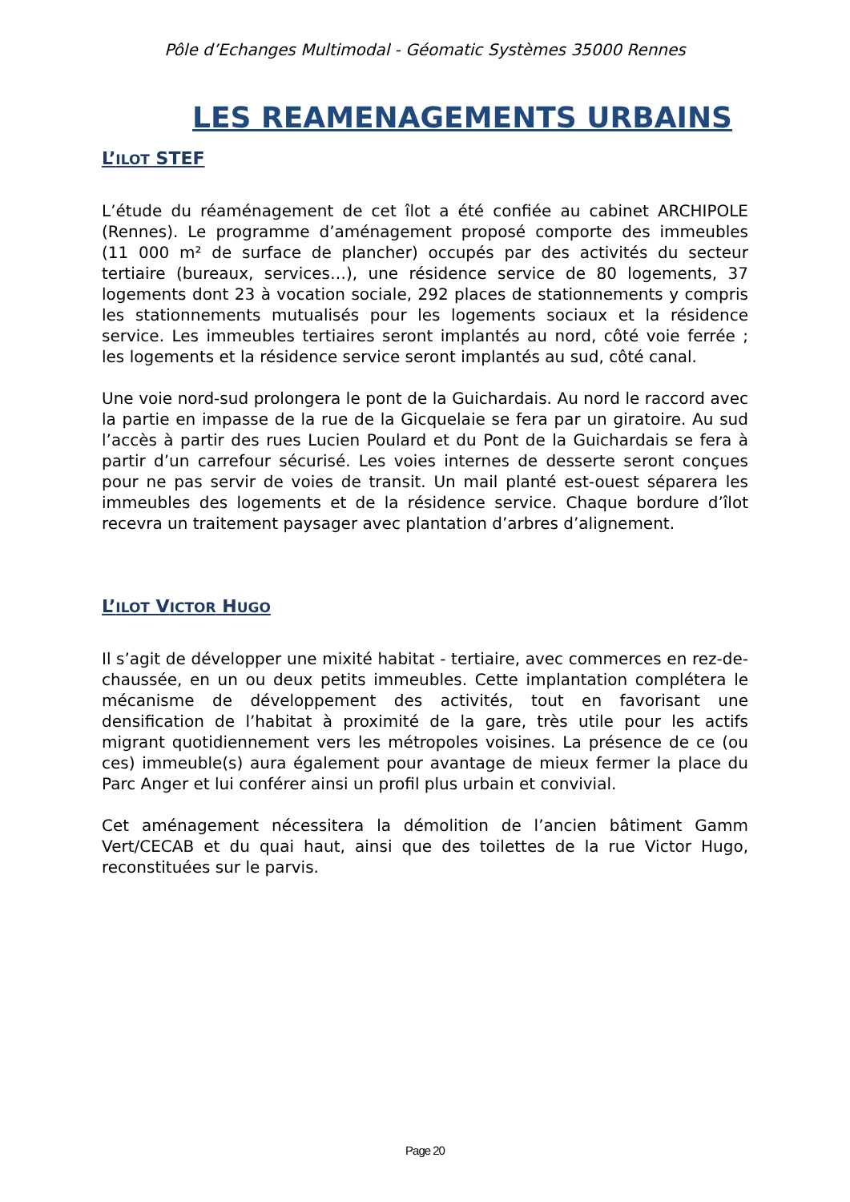Pôle d’Echanges Multimodal - Géomatic Systèmes 35000 Rennes
LES REAMENAGEMENTS URBAINS
L’ILOT STEF
L’étude du réaménagement de cet îlot a été confiée au cabinet ARCHIPOLE (Rennes). Le programme d’aménagement proposé comporte des immeubles (11 000 m² de surface de plancher) occupés par des activités du secteur tertiaire (bureaux, services…), une résidence service de 80 logements, 37 logements dont 23 à vocation sociale, 292 places de stationnements y compris les stationnements mutualisés pour les logements sociaux et la résidence service. Les immeubles tertiaires seront implantés au nord, côté voie ferrée ; les logements et la résidence service seront implantés au sud, côté canal.
Une voie nord-sud prolongera le pont de la Guichardais. Au nord le raccord avec la partie en impasse de la rue de la Gicquelaie se fera par un giratoire. Au sud l’accès à partir des rues Lucien Poulard et du Pont de la Guichardais se fera à partir d’un carrefour sécurisé. Les voies internes de desserte seront conçues pour ne pas servir de voies de transit. Un mail planté est-ouest séparera les immeubles des logements et de la résidence service. Chaque bordure d’îlot recevra un traitement paysager avec plantation d’arbres d’alignement.
L’ILOT VICTOR HUGO
Il s’agit de développer une mixité habitat - tertiaire, avec commerces en rez-de-chaussée, en un ou deux petits immeubles. Cette implantation complétera le mécanisme de développement des activités, tout en favorisant une densification de l’habitat à proximité de la gare, très utile pour les actifs migrant quotidiennement vers les métropoles voisines. La présence de ce (ou ces) immeuble(s) aura également pour avantage de mieux fermer la place du Parc Anger et lui conférer ainsi un profil plus urbain et convivial.
Cet aménagement nécessitera la démolition de l’ancien bâtiment Gamm Vert/CECAB et du quai haut, ainsi que des toilettes de la rue Victor Hugo, reconstituées sur le parvis.
Page 20